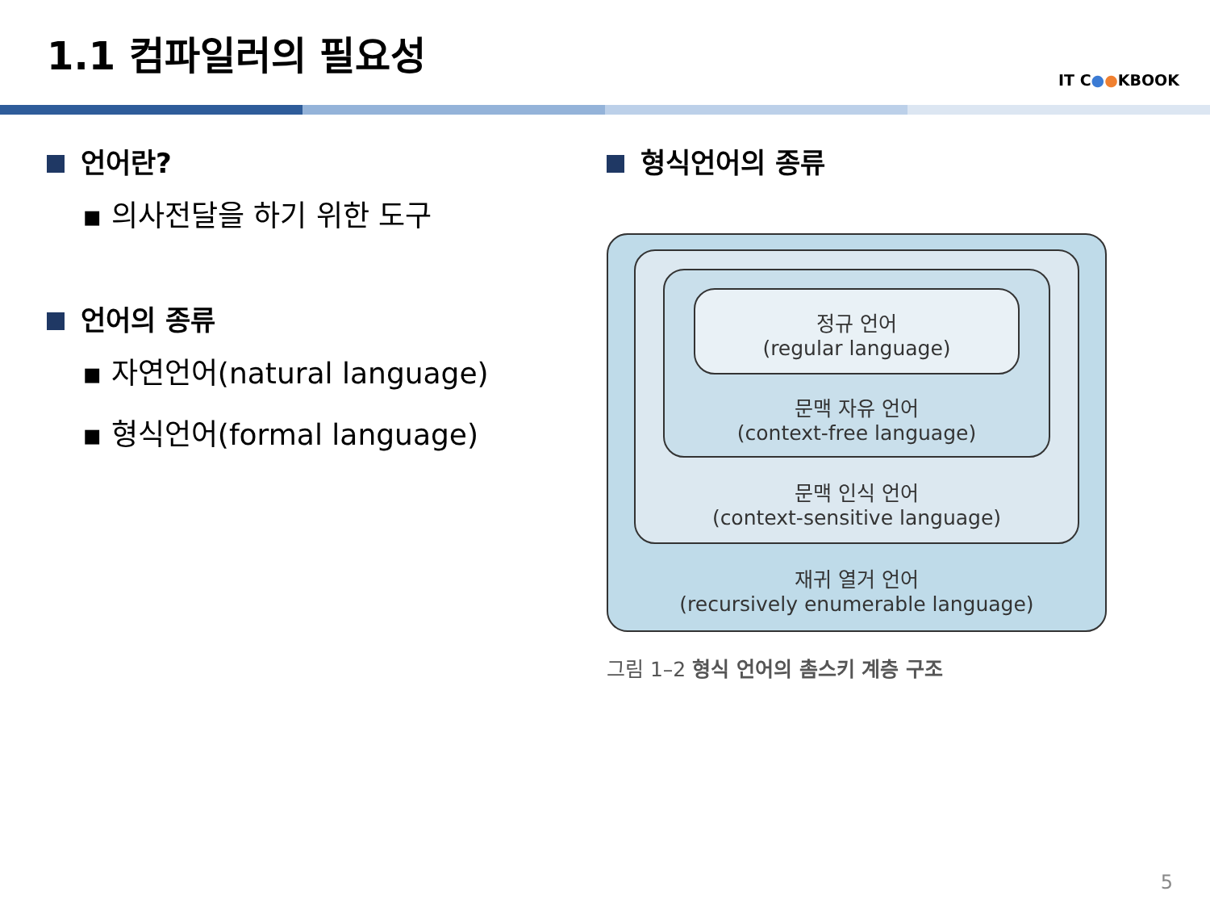1.1 컴파일러의 필요성
IT C●●KBOOK
언어란?
▪ 의사전달을 하기 위한 도구
언어의 종류
▪ 자연언어(natural language)
▪ 형식언어(formal language)
형식언어의 종류
정규 언어
(regular language)
문맥 자유 언어
(context-free language)
문맥 인식 언어
(context-sensitive language)
재귀 열거 언어
(recursively enumerable language)
그림 1–2 형식 언어의 촘스키 계층 구조
5